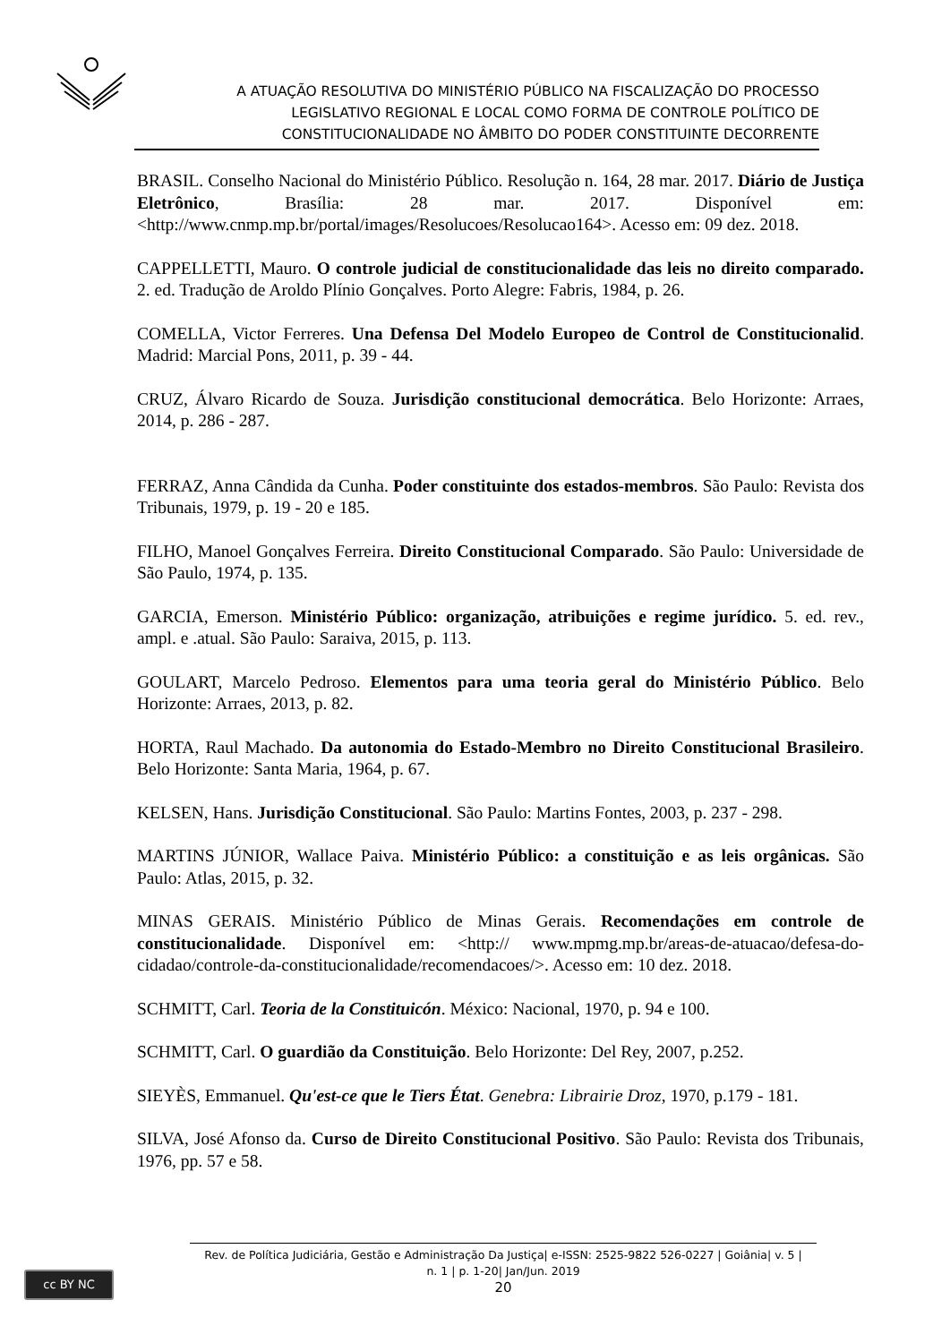A ATUAÇÃO RESOLUTIVA DO MINISTÉRIO PÚBLICO NA FISCALIZAÇÃO DO PROCESSO
LEGISLATIVO REGIONAL E LOCAL COMO FORMA DE CONTROLE POLÍTICO DE
CONSTITUCIONALIDADE NO ÂMBITO DO PODER CONSTITUINTE DECORRENTE
BRASIL. Conselho Nacional do Ministério Público. Resolução n. 164, 28 mar. 2017. Diário de Justiça Eletrônico, Brasília: 28 mar. 2017. Disponível em: <http://www.cnmp.mp.br/portal/images/Resolucoes/Resolucao164>. Acesso em: 09 dez. 2018.
CAPPELLETTI, Mauro. O controle judicial de constitucionalidade das leis no direito comparado. 2. ed. Tradução de Aroldo Plínio Gonçalves. Porto Alegre: Fabris, 1984, p. 26.
COMELLA, Victor Ferreres. Una Defensa Del Modelo Europeo de Control de Constitucionalid. Madrid: Marcial Pons, 2011, p. 39 - 44.
CRUZ, Álvaro Ricardo de Souza. Jurisdição constitucional democrática. Belo Horizonte: Arraes, 2014, p. 286 - 287.
FERRAZ, Anna Cândida da Cunha. Poder constituinte dos estados-membros. São Paulo: Revista dos Tribunais, 1979, p. 19 - 20 e 185.
FILHO, Manoel Gonçalves Ferreira. Direito Constitucional Comparado. São Paulo: Universidade de São Paulo, 1974, p. 135.
GARCIA, Emerson. Ministério Público: organização, atribuições e regime jurídico. 5. ed. rev., ampl. e .atual. São Paulo: Saraiva, 2015, p. 113.
GOULART, Marcelo Pedroso. Elementos para uma teoria geral do Ministério Público. Belo Horizonte: Arraes, 2013, p. 82.
HORTA, Raul Machado. Da autonomia do Estado-Membro no Direito Constitucional Brasileiro. Belo Horizonte: Santa Maria, 1964, p. 67.
KELSEN, Hans. Jurisdição Constitucional. São Paulo: Martins Fontes, 2003, p. 237 - 298.
MARTINS JÚNIOR, Wallace Paiva. Ministério Público: a constituição e as leis orgânicas. São Paulo: Atlas, 2015, p. 32.
MINAS GERAIS. Ministério Público de Minas Gerais. Recomendações em controle de constitucionalidade. Disponível em: <http:// www.mpmg.mp.br/areas-de-atuacao/defesa-do-cidadao/controle-da-constitucionalidade/recomendacoes/>. Acesso em: 10 dez. 2018.
SCHMITT, Carl. Teoria de la Constituicón. México: Nacional, 1970, p. 94 e 100.
SCHMITT, Carl. O guardião da Constituição. Belo Horizonte: Del Rey, 2007, p.252.
SIEYÈS, Emmanuel. Qu'est-ce que le Tiers État. Genebra: Librairie Droz, 1970, p.179 - 181.
SILVA, José Afonso da. Curso de Direito Constitucional Positivo. São Paulo: Revista dos Tribunais, 1976, pp. 57 e 58.
cc BY NC
Rev. de Política Judiciária, Gestão e Administração Da Justiça| e-ISSN: 2525-9822 526-0227 | Goiânia| v. 5 |
n. 1 | p. 1-20| Jan/Jun. 2019
20